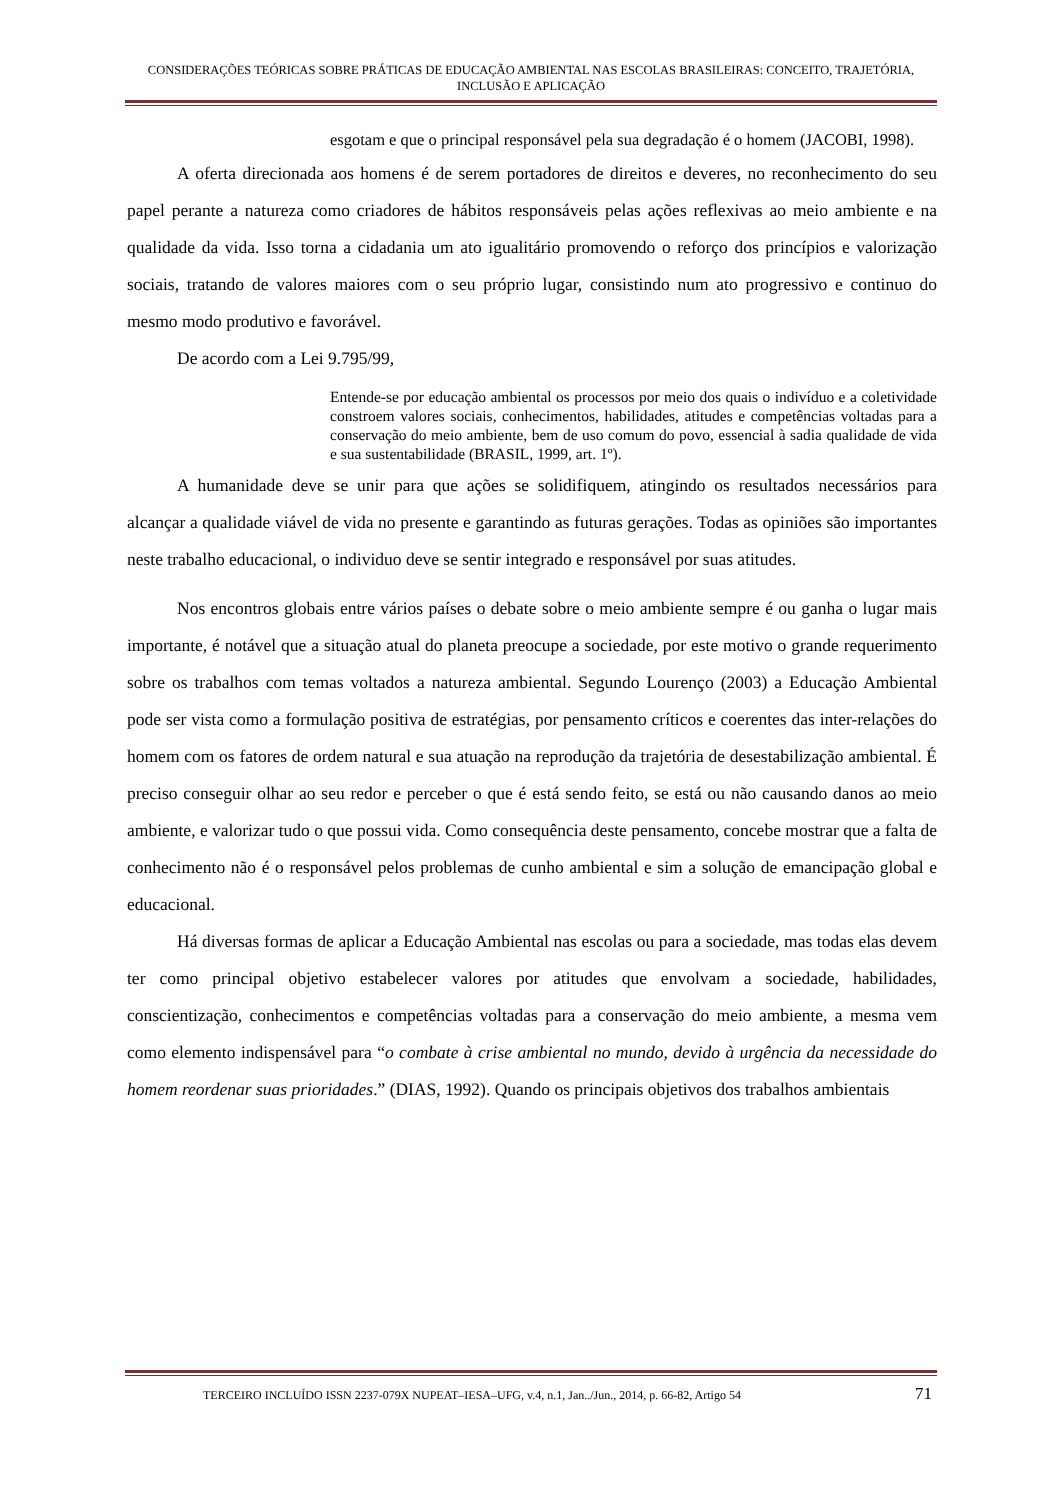CONSIDERAÇÕES TEÓRICAS SOBRE PRÁTICAS DE EDUCAÇÃO AMBIENTAL NAS ESCOLAS BRASILEIRAS: CONCEITO, TRAJETÓRIA, INCLUSÃO E APLICAÇÃO
esgotam e que o principal responsável pela sua degradação é o homem (JACOBI, 1998).
A oferta direcionada aos homens é de serem portadores de direitos e deveres, no reconhecimento do seu papel perante a natureza como criadores de hábitos responsáveis pelas ações reflexivas ao meio ambiente e na qualidade da vida. Isso torna a cidadania um ato igualitário promovendo o reforço dos princípios e valorização sociais, tratando de valores maiores com o seu próprio lugar, consistindo num ato progressivo e continuo do mesmo modo produtivo e favorável.
De acordo com a Lei 9.795/99,
Entende-se por educação ambiental os processos por meio dos quais o indivíduo e a coletividade constroem valores sociais, conhecimentos, habilidades, atitudes e competências voltadas para a conservação do meio ambiente, bem de uso comum do povo, essencial à sadia qualidade de vida e sua sustentabilidade (BRASIL, 1999, art. 1º).
A humanidade deve se unir para que ações se solidifiquem, atingindo os resultados necessários para alcançar a qualidade viável de vida no presente e garantindo as futuras gerações. Todas as opiniões são importantes neste trabalho educacional, o individuo deve se sentir integrado e responsável por suas atitudes.
Nos encontros globais entre vários países o debate sobre o meio ambiente sempre é ou ganha o lugar mais importante, é notável que a situação atual do planeta preocupe a sociedade, por este motivo o grande requerimento sobre os trabalhos com temas voltados a natureza ambiental. Segundo Lourenço (2003) a Educação Ambiental pode ser vista como a formulação positiva de estratégias, por pensamento críticos e coerentes das inter-relações do homem com os fatores de ordem natural e sua atuação na reprodução da trajetória de desestabilização ambiental. É preciso conseguir olhar ao seu redor e perceber o que é está sendo feito, se está ou não causando danos ao meio ambiente, e valorizar tudo o que possui vida. Como consequência deste pensamento, concebe mostrar que a falta de conhecimento não é o responsável pelos problemas de cunho ambiental e sim a solução de emancipação global e educacional.
Há diversas formas de aplicar a Educação Ambiental nas escolas ou para a sociedade, mas todas elas devem ter como principal objetivo estabelecer valores por atitudes que envolvam a sociedade, habilidades, conscientização, conhecimentos e competências voltadas para a conservação do meio ambiente, a mesma vem como elemento indispensável para “o combate à crise ambiental no mundo, devido à urgência da necessidade do homem reordenar suas prioridades.” (DIAS, 1992). Quando os principais objetivos dos trabalhos ambientais
TERCEIRO INCLUÍDO ISSN 2237-079X NUPEAT–IESA–UFG, v.4, n.1, Jan../Jun., 2014, p. 66-82, Artigo 54 71